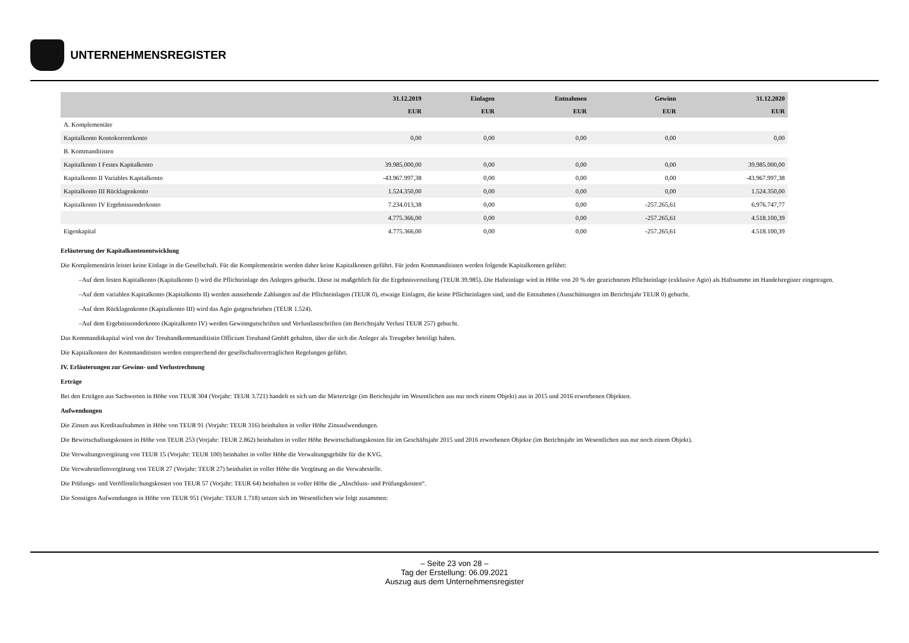UNTERNEHMENSREGISTER
| | 31.12.2019 | Einlagen | Entnahmen | Gewinn | 31.12.2020 |
| --- | --- | --- | --- | --- | --- |
| | EUR | EUR | EUR | EUR | EUR |
| A. Komplementäre | | | | | |
| Kapitalkonto Kontokorrentkonto | 0,00 | 0,00 | 0,00 | 0,00 | 0,00 |
| B. Kommanditisten | | | | | |
| Kapitalkonto I Festes Kapitalkonto | 39.985.000,00 | 0,00 | 0,00 | 0,00 | 39.985.000,00 |
| Kapitalkonto II Variables Kapitalkonto | -43.967.997,38 | 0,00 | 0,00 | 0,00 | -43.967.997,38 |
| Kapitalkonto III Rücklagenkonto | 1.524.350,00 | 0,00 | 0,00 | 0,00 | 1.524.350,00 |
| Kapitalkonto IV Ergebnissonderkonto | 7.234.013,38 | 0,00 | 0,00 | -257.265,61 | 6.976.747,77 |
| | 4.775.366,00 | 0,00 | 0,00 | -257.265,61 | 4.518.100,39 |
| Eigenkapital | 4.775.366,00 | 0,00 | 0,00 | -257.265,61 | 4.518.100,39 |
Erläuterung der Kapitalkontenentwicklung
Die Komplementärin leistet keine Einlage in die Gesellschaft. Für die Komplementärin werden daher keine Kapitalkonten geführt. Für jeden Kommanditisten werden folgende Kapitalkonten geführt:
–Auf dem festen Kapitalkonto (Kapitalkonto I) wird die Pflichteinlage des Anlegers gebucht. Diese ist maßgeblich für die Ergebnisverteilung (TEUR 39.985). Die Hafteinlage wird in Höhe von 20 % der gezeichneten Pflichteinlage (exklusive Agio) als Haftsumme im Handelsregister eingetragen.
–Auf dem variablen Kapitalkonto (Kapitalkonto II) werden ausstehende Zahlungen auf die Pflichteinlagen (TEUR 0), etwaige Einlagen, die keine Pflichteinlagen sind, und die Entnahmen (Ausschüttungen im Berichtsjahr TEUR 0) gebucht.
–Auf dem Rücklagenkonto (Kapitalkonto III) wird das Agio gutgeschrieben (TEUR 1.524).
–Auf dem Ergebnissonderkonto (Kapitalkonto IV) werden Gewinngutschriften und Verlustlastschriften (im Berichtsjahr Verlust TEUR 257) gebucht.
Das Kommanditkapital wird von der Treuhandkommanditistin Officium Treuhand GmbH gehalten, über die sich die Anleger als Treugeber beteiligt haben.
Die Kapitalkonten der Kommanditisten werden entsprechend der gesellschaftsvertraglichen Regelungen geführt.
IV. Erläuterungen zur Gewinn- und Verlustrechnung
Erträge
Bei den Erträgen aus Sachwerten in Höhe von TEUR 304 (Vorjahr: TEUR 3.721) handelt es sich um die Mieterträge (im Berichtsjahr im Wesentlichen aus nur noch einem Objekt) aus in 2015 und 2016 erworbenen Objekten.
Aufwendungen
Die Zinsen aus Kreditaufnahmen in Höhe von TEUR 91 (Vorjahr: TEUR 316) beinhalten in voller Höhe Zinsaufwendungen.
Die Bewirtschaftungskosten in Höhe von TEUR 253 (Vorjahr: TEUR 2.862) beinhalten in voller Höhe Bewirtschaftungskosten für im Geschäftsjahr 2015 und 2016 erworbenen Objekte (im Berichtsjahr im Wesentlichen aus nur noch einem Objekt).
Die Verwaltungsvergütung von TEUR 15 (Vorjahr: TEUR 100) beinhaltet in voller Höhe die Verwaltungsgebühr für die KVG.
Die Verwahrstellenvergütung von TEUR 27 (Vorjahr: TEUR 27) beinhaltet in voller Höhe die Vergütung an die Verwahrstelle.
Die Prüfungs- und Veröffentlichungskosten von TEUR 57 (Vorjahr: TEUR 64) beinhalten in voller Höhe die „Abschluss- und Prüfungskosten“.
Die Sonstigen Aufwendungen in Höhe von TEUR 951 (Vorjahr: TEUR 1.718) setzen sich im Wesentlichen wie folgt zusammen:
– Seite 23 von 28 –
Tag der Erstellung: 06.09.2021
Auszug aus dem Unternehmensregister